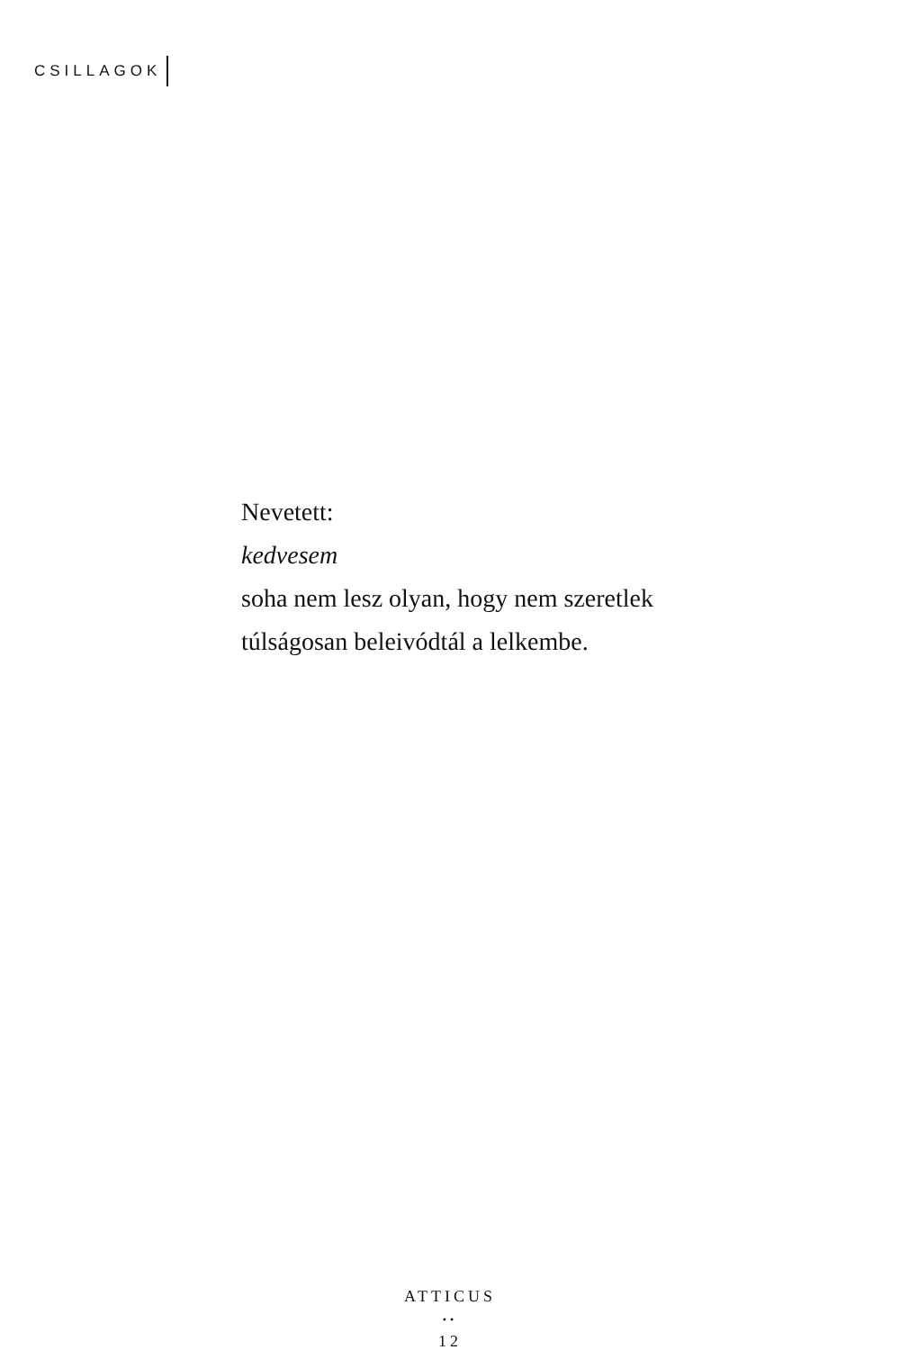CSILLAGOK
Nevetett:
kedvesem
soha nem lesz olyan, hogy nem szeretlek
túlságosan beleivódtál a lelkembe.
ATTICUS
••
12